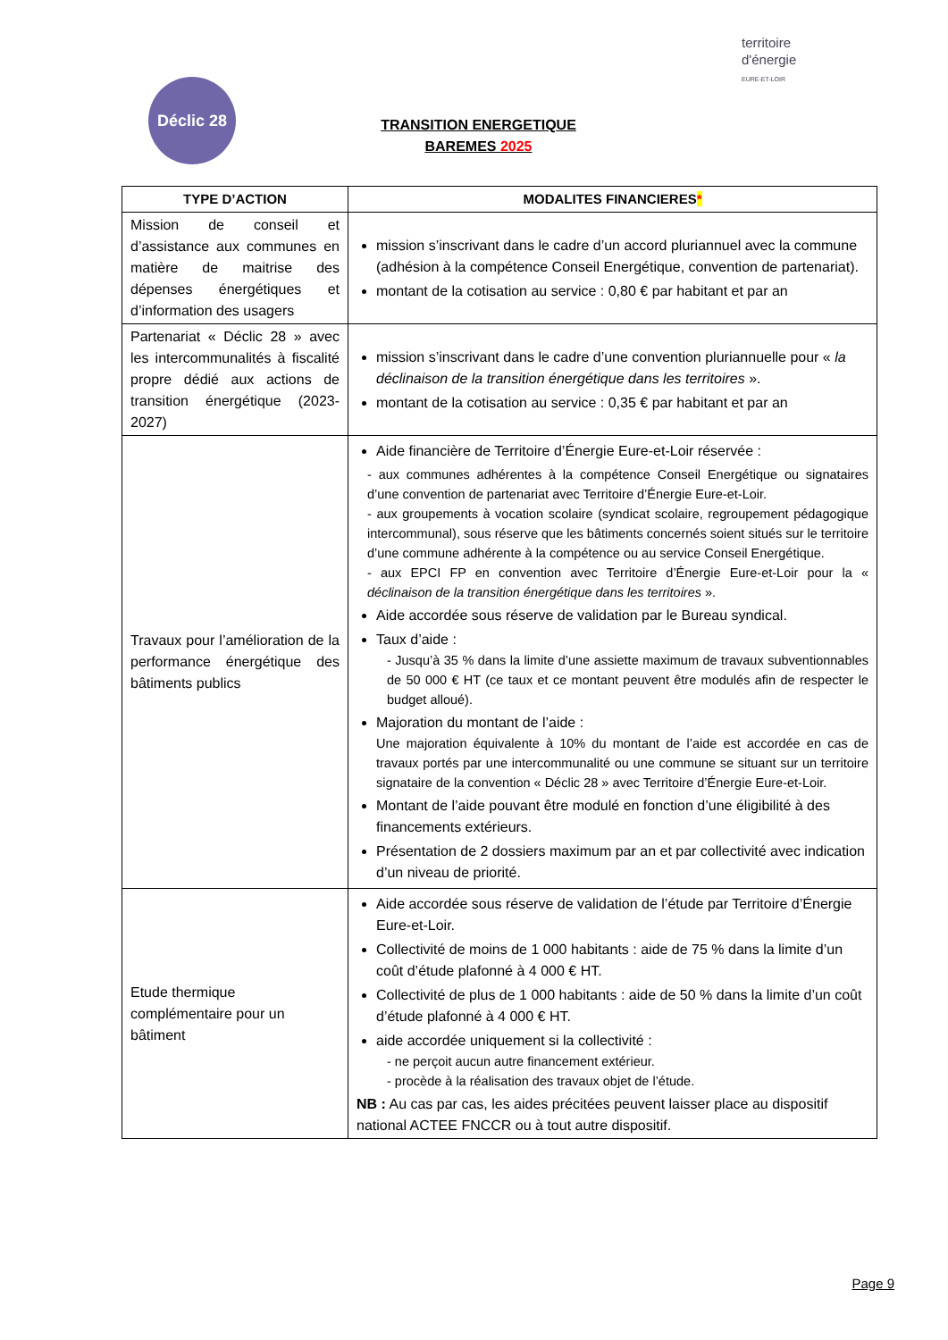Déclic 28
territoire
d'énergie
EURE-ET-LOIR
TRANSITION ENERGETIQUE
BAREMES 2025
| TYPE D’ACTION | MODALITES FINANCIERES * |
| --- | --- |
| Mission de conseil et d’assistance aux communes en matière de maitrise des dépenses énergétiques et d’information des usagers | mission s’inscrivant dans le cadre d’un accord pluriannuel avec la commune (adhésion à la compétence Conseil Energétique, convention de partenariat). montant de la cotisation au service : 0,80 € par habitant et par an |
| Partenariat « Déclic 28 » avec les intercommunalités à fiscalité propre dédié aux actions de transition énergétique (2023-2027) | mission s’inscrivant dans le cadre d’une convention pluriannuelle pour « la déclinaison de la transition énergétique dans les territoires ». montant de la cotisation au service : 0,35 € par habitant et par an |
| Travaux pour l’amélioration de la performance énergétique des bâtiments publics | Aide financière de Territoire d’Énergie Eure-et-Loir réservée : - aux communes adhérentes à la compétence Conseil Energétique ou signataires d’une convention de partenariat avec Territoire d’Énergie Eure-et-Loir. - aux groupements à vocation scolaire (syndicat scolaire, regroupement pédagogique intercommunal), sous réserve que les bâtiments concernés soient situés sur le territoire d’une commune adhérente à la compétence ou au service Conseil Energétique. - aux EPCI FP en convention avec Territoire d’Énergie Eure-et-Loir pour la « déclinaison de la transition énergétique dans les territoires ». Aide accordée sous réserve de validation par le Bureau syndical. Taux d’aide : - Jusqu’à 35 % dans la limite d’une assiette maximum de travaux subventionnables de 50 000 € HT (ce taux et ce montant peuvent être modulés afin de respecter le budget alloué). Majoration du montant de l’aide : Une majoration équivalente à 10% du montant de l’aide est accordée en cas de travaux portés par une intercommunalité ou une commune se situant sur un territoire signataire de la convention « Déclic 28 » avec Territoire d’Énergie Eure-et-Loir. Montant de l’aide pouvant être modulé en fonction d’une éligibilité à des financements extérieurs. Présentation de 2 dossiers maximum par an et par collectivité avec indication d’un niveau de priorité. |
| Etude thermique complémentaire pour un bâtiment | Aide accordée sous réserve de validation de l’étude par Territoire d’Énergie Eure-et-Loir. Collectivité de moins de 1 000 habitants : aide de 75 % dans la limite d’un coût d’étude plafonné à 4 000 € HT. Collectivité de plus de 1 000 habitants : aide de 50 % dans la limite d’un coût d’étude plafonné à 4 000 € HT. aide accordée uniquement si la collectivité : - ne perçoit aucun autre financement extérieur. - procède à la réalisation des travaux objet de l’étude. NB : Au cas par cas, les aides précitées peuvent laisser place au dispositif national ACTEE FNCCR ou à tout autre dispositif. |
Page 9